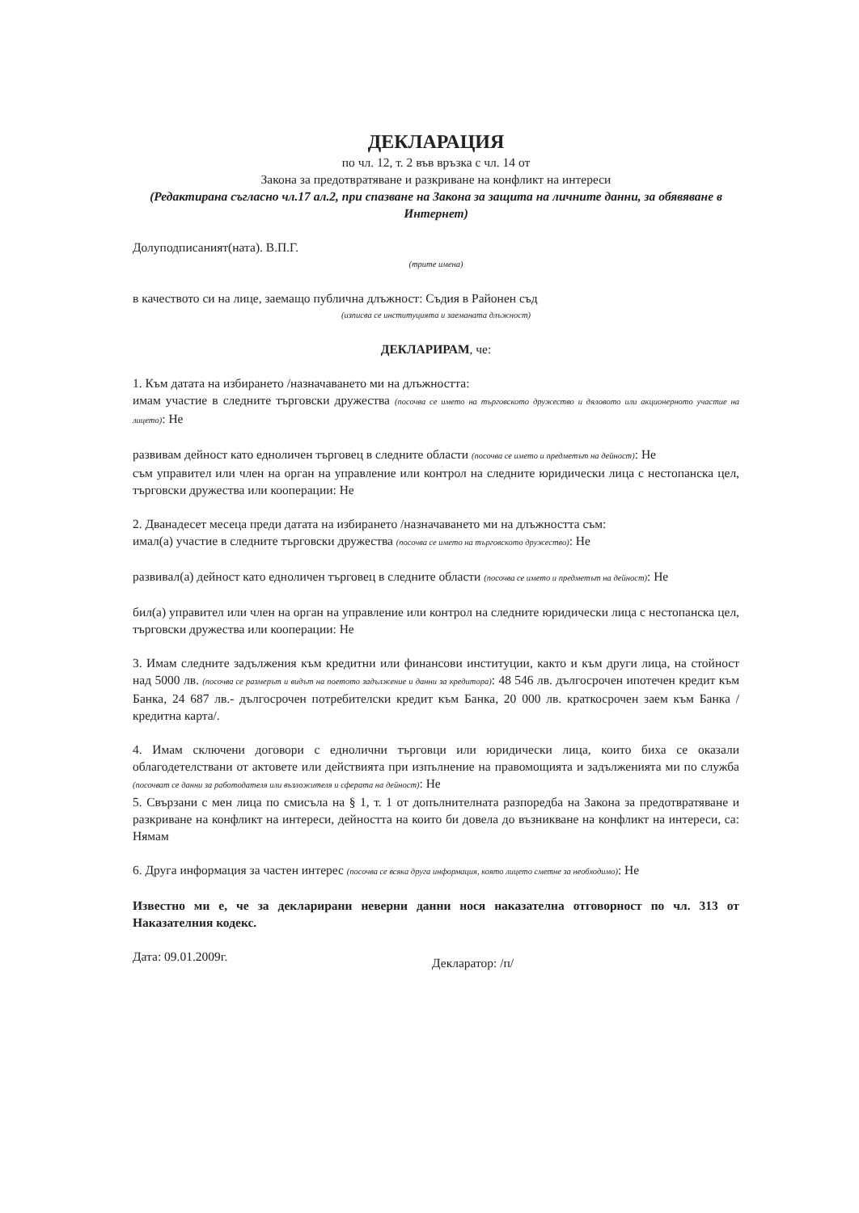ДЕКЛАРАЦИЯ
по чл. 12, т. 2 във връзка с чл. 14 от
Закона за предотвратяване и разкриване на конфликт на интереси
(Редактирана съгласно чл.17 ал.2, при спазване на Закона за защита на личните данни, за обявяване в Интернет)
Долуподписаният(ната). В.П.Г.
(трите имена)
в качеството си на лице, заемащо публична длъжност: Съдия в Районен съд
(изписва се институцията и заеманата длъжност)
ДЕКЛАРИРАМ, че:
1. Към датата на избирането /назначаването ми на длъжността:
имам участие в следните търговски дружества (посочва се името на търговското дружество и дяловото или акционерното участие на лицето): Не
развивам дейност като едноличен търговец в следните области (посочва се името и предметът на дейност): Не
съм управител или член на орган на управление или контрол на следните юридически лица с нестопанска цел, търговски дружества или кооперации: Не
2. Дванадесет месеца преди датата на избирането /назначаването ми на длъжността съм:
имал(а) участие в следните търговски дружества (посочва се името на търговското дружество): Не
развивал(а) дейност като едноличен търговец в следните области (посочва се името и предметът на дейност): Не
бил(а) управител или член на орган на управление или контрол на следните юридически лица с нестопанска цел, търговски дружества или кооперации: Не
3. Имам следните задължения към кредитни или финансови институции, както и към други лица, на стойност над 5000 лв. (посочва се размерът и видът на поетото задължение и данни за кредитора): 48 546 лв. дългосрочен ипотечен кредит към Банка, 24 687 лв.- дългосрочен потребителски кредит към Банка, 20 000 лв. краткосрочен заем към Банка /кредитна карта/.
4. Имам сключени договори с еднолични търговци или юридически лица, които биха се оказали облагодетелствани от актовете или действията при изпълнение на правомощията и задълженията ми по служба (посочват се данни за работодателя или възложителя и сферата на дейност): Не
5. Свързани с мен лица по смисъла на § 1, т. 1 от допълнителната разпоредба на Закона за предотвратяване и разкриване на конфликт на интереси, дейността на които би довела до възникване на конфликт на интереси, са: Нямам
6. Друга информация за частен интерес (посочва се всяка друга информация, която лицето сметне за необходимо): Не
Известно ми е, че за декларирани неверни данни нося наказателна отговорност по чл. 313 от Наказателния кодекс.
Дата: 09.01.2009г. Декларатор: /п/